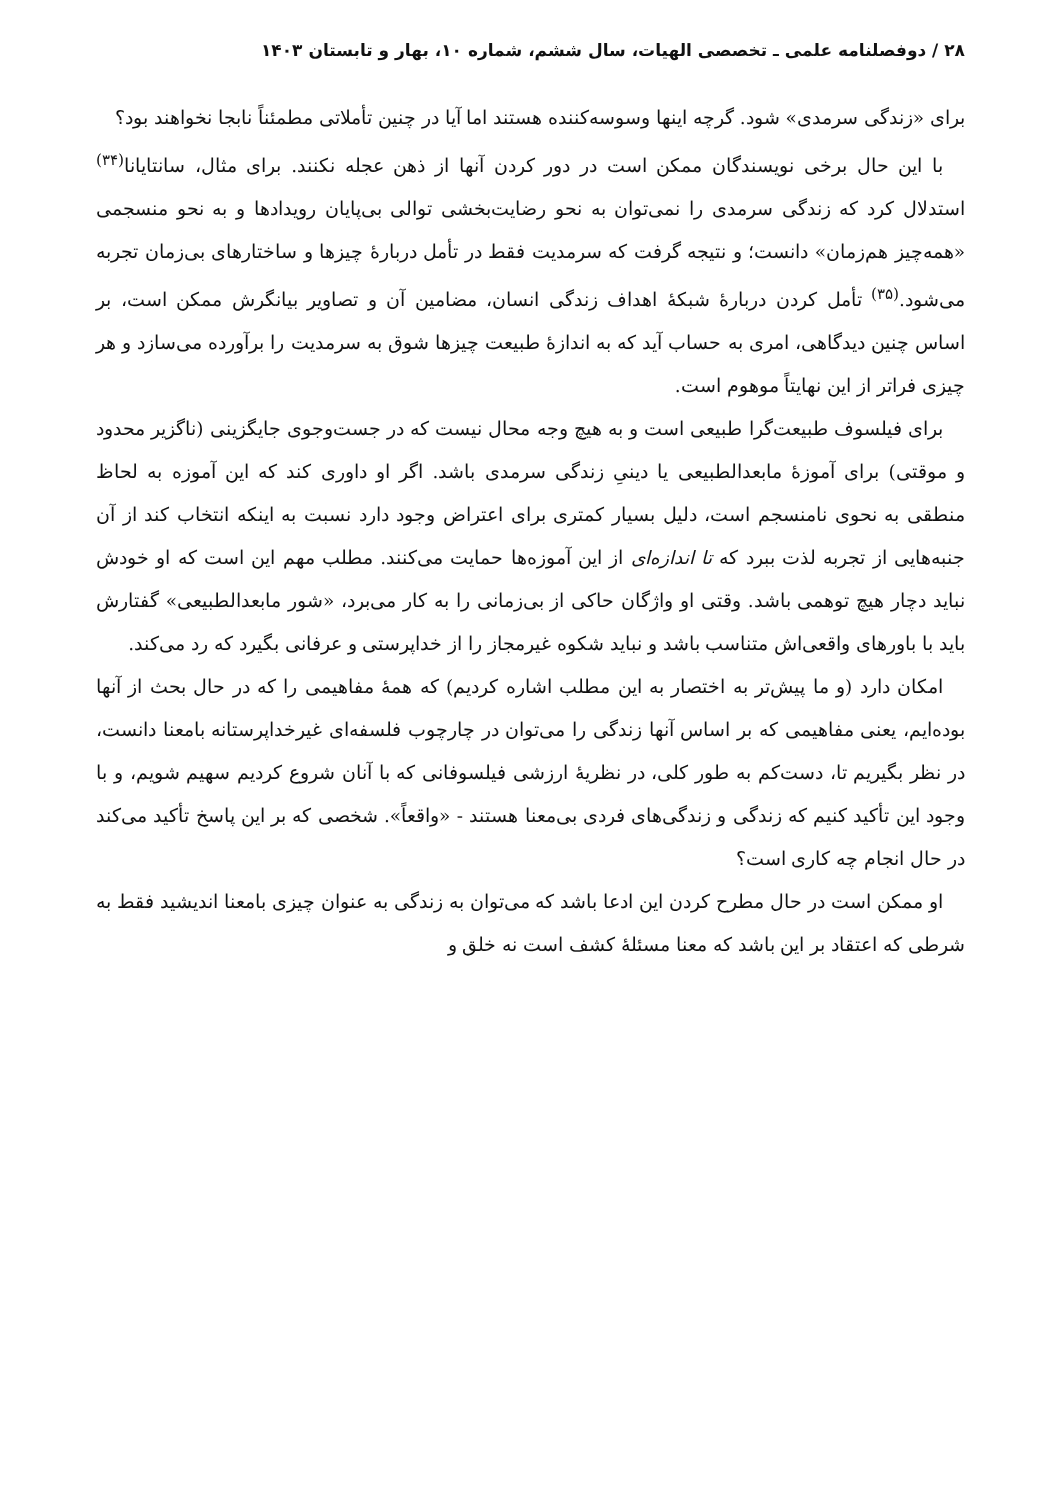۲۸ / دوفصلنامه علمی ـ تخصصی الهیات، سال ششم، شماره ۱۰، بهار و تابستان ۱۴۰۳
برای «زندگی سرمدی» شود. گرچه اینها وسوسه‌کننده هستند اما آیا در چنین تأملاتی مطمئناً نابجا نخواهند بود؟
با این حال برخی نویسندگان ممکن است در دور کردن آنها از ذهن عجله نکنند. برای مثال، سانتایانا<sup>(۳۴)</sup> استدلال کرد که زندگی سرمدی را نمی‌توان به نحو رضایت‌بخشی توالی بی‌پایان رویدادها و به نحو منسجمی «همه‌چیز هم‌زمان» دانست؛ و نتیجه گرفت که سرمدیت فقط در تأمل دربارهٔ چیزها و ساختارهای بی‌زمان تجربه می‌شود.<sup>(۳۵)</sup> تأمل کردن دربارهٔ شبکهٔ اهداف زندگی انسان، مضامین آن و تصاویر بیانگرش ممکن است، بر اساس چنین دیدگاهی، امری به حساب آید که به اندازهٔ طبیعت چیزها شوق به سرمدیت را برآورده می‌سازد و هر چیزی فراتر از این نهایتاً موهوم است.
برای فیلسوف طبیعت‌گرا طبیعی است و به هیچ وجه محال نیست که در جست‌وجوی جایگزینی (ناگزیر محدود و موقتی) برای آموزهٔ مابعدالطبیعی یا دینیِ زندگی سرمدی باشد. اگر او داوری کند که این آموزه به لحاظ منطقی به نحوی نامنسجم است، دلیل بسیار کمتری برای اعتراض وجود دارد نسبت به اینکه انتخاب کند از آن جنبه‌هایی از تجربه لذت ببرد که تا اندازه‌ای از این آموزه‌ها حمایت می‌کنند. مطلب مهم این است که او خودش نباید دچار هیچ توهمی باشد. وقتی او واژگان حاکی از بی‌زمانی را به کار می‌برد، «شور مابعدالطبیعی» گفتارش باید با باورهای واقعی‌اش متناسب باشد و نباید شکوه غیرمجاز را از خداپرستی و عرفانی بگیرد که رد می‌کند.
امکان دارد (و ما پیش‌تر به اختصار به این مطلب اشاره کردیم) که همهٔ مفاهیمی را که در حال بحث از آنها بوده‌ایم، یعنی مفاهیمی که بر اساس آنها زندگی را می‌توان در چارچوب فلسفه‌ای غیرخداپرستانه بامعنا دانست، در نظر بگیریم تا، دست‌کم به طور کلی، در نظریهٔ ارزشی فیلسوفانی که با آنان شروع کردیم سهیم شویم، و با وجود این تأکید کنیم که زندگی و زندگی‌های فردی بی‌معنا هستند - «واقعاً». شخصی که بر این پاسخ تأکید می‌کند در حال انجام چه کاری است؟
او ممکن است در حال مطرح کردن این ادعا باشد که می‌توان به زندگی به عنوان چیزی بامعنا اندیشید فقط به شرطی که اعتقاد بر این باشد که معنا مسئلهٔ کشف است نه خلق و